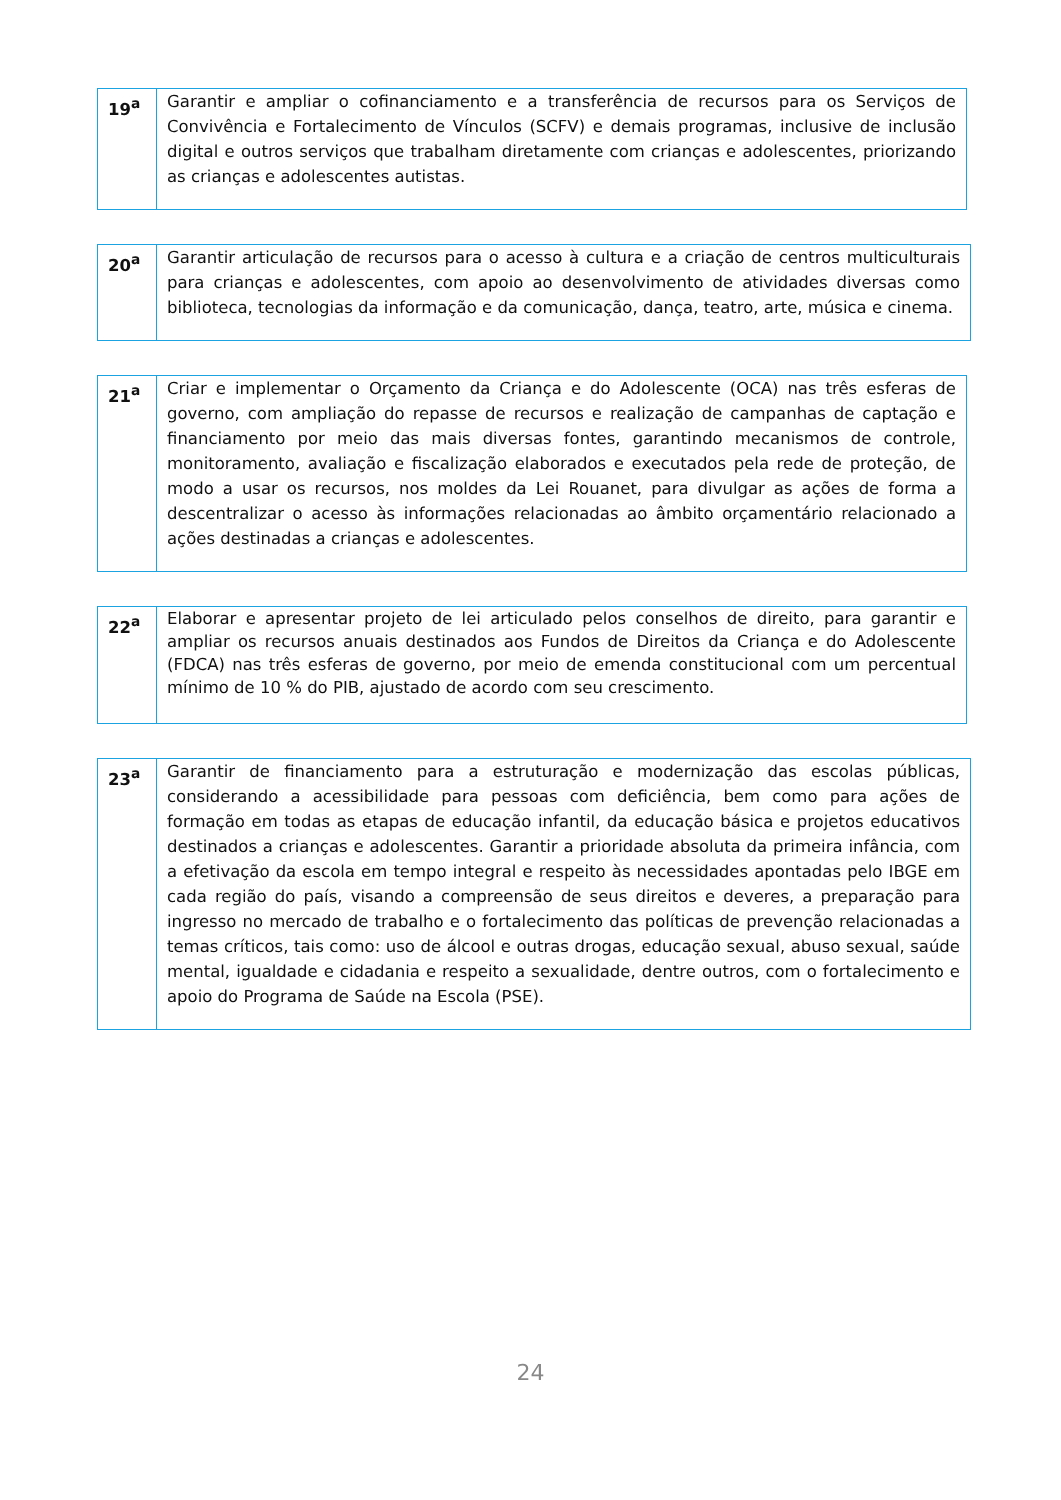| 19<sup>a</sup> | Garantir e ampliar o cofinanciamento e a transferência de recursos para os Serviços de Convivência e Fortalecimento de Vínculos (SCFV) e demais programas, inclusive de inclusão digital e outros serviços que trabalham diretamente com crianças e adolescentes, priorizando as crianças e adolescentes autistas. |
| 20<sup>a</sup> | Garantir articulação de recursos para o acesso à cultura e a criação de centros multiculturais para crianças e adolescentes, com apoio ao desenvolvimento de atividades diversas como biblioteca, tecnologias da informação e da comunicação, dança, teatro, arte, música e cinema. |
| 21<sup>a</sup> | Criar e implementar o Orçamento da Criança e do Adolescente (OCA) nas três esferas de governo, com ampliação do repasse de recursos e realização de campanhas de captação e financiamento por meio das mais diversas fontes, garantindo mecanismos de controle, monitoramento, avaliação e fiscalização elaborados e executados pela rede de proteção, de modo a usar os recursos, nos moldes da Lei Rouanet, para divulgar as ações de forma a descentralizar o acesso às informações relacionadas ao âmbito orçamentário relacionado a ações destinadas a crianças e adolescentes. |
| 22<sup>a</sup> | Elaborar e apresentar projeto de lei articulado pelos conselhos de direito, para garantir e ampliar os recursos anuais destinados aos Fundos de Direitos da Criança e do Adolescente (FDCA) nas três esferas de governo, por meio de emenda constitucional com um percentual mínimo de 10 % do PIB, ajustado de acordo com seu crescimento. |
| 23<sup>a</sup> | Garantir de financiamento para a estruturação e modernização das escolas públicas, considerando a acessibilidade para pessoas com deficiência, bem como para ações de formação em todas as etapas de educação infantil, da educação básica e projetos educativos destinados a crianças e adolescentes. Garantir a prioridade absoluta da primeira infância, com a efetivação da escola em tempo integral e respeito às necessidades apontadas pelo IBGE em cada região do país, visando a compreensão de seus direitos e deveres, a preparação para ingresso no mercado de trabalho e o fortalecimento das políticas de prevenção relacionadas a temas críticos, tais como: uso de álcool e outras drogas, educação sexual, abuso sexual, saúde mental, igualdade e cidadania e respeito a sexualidade, dentre outros, com o fortalecimento e apoio do Programa de Saúde na Escola (PSE). |
24